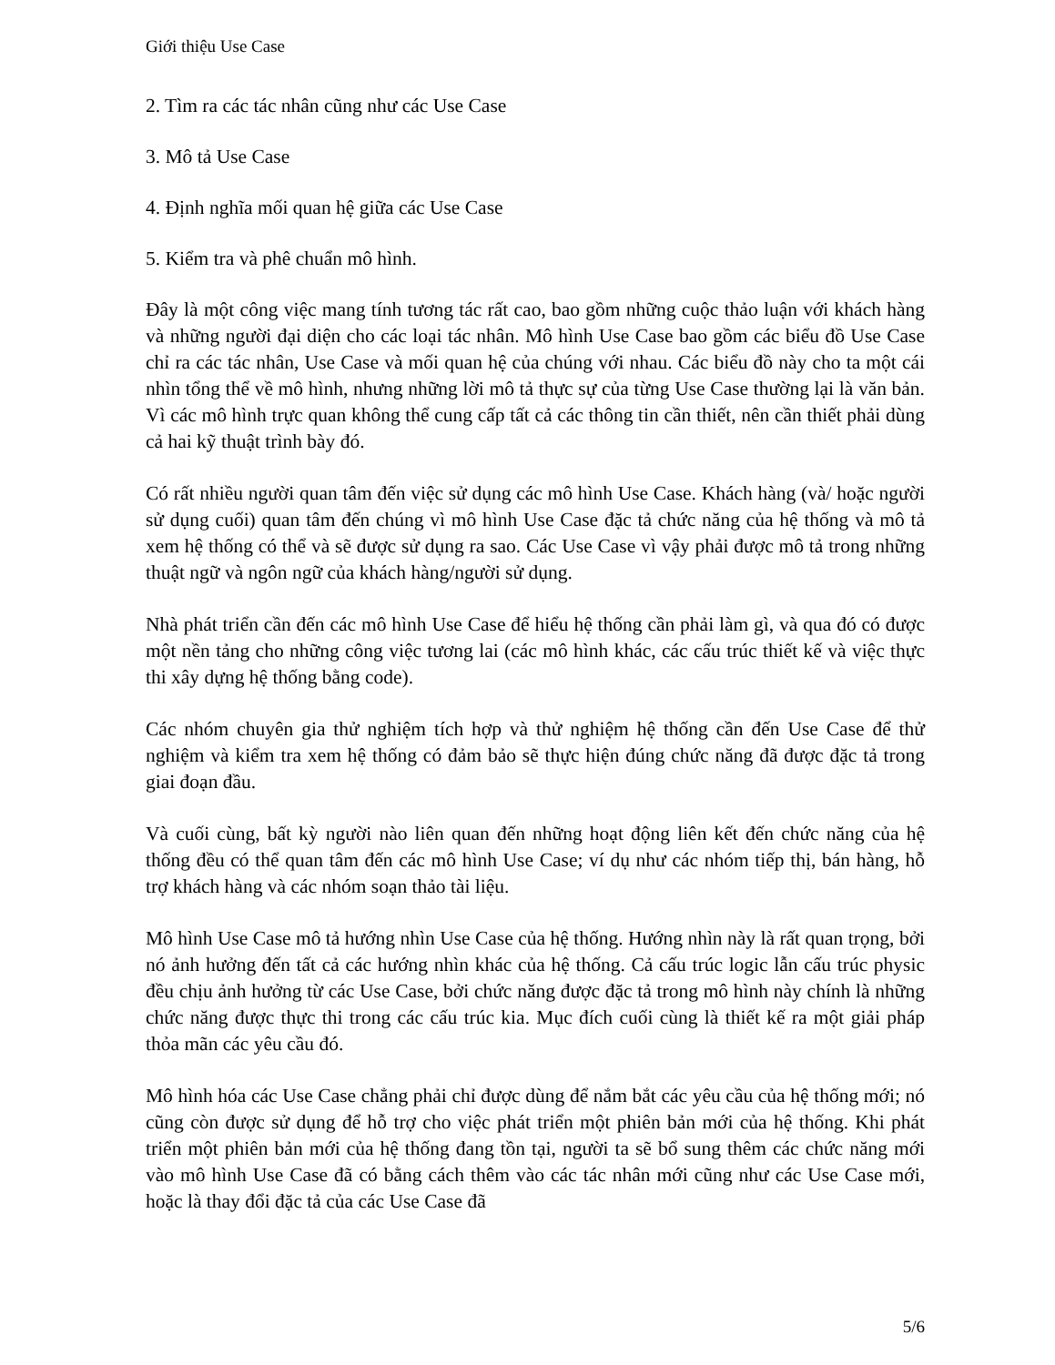Giới thiệu Use Case
2. Tìm ra các tác nhân cũng như các Use Case
3. Mô tả Use Case
4. Định nghĩa mối quan hệ giữa các Use Case
5. Kiểm tra và phê chuẩn mô hình.
Đây là một công việc mang tính tương tác rất cao, bao gồm những cuộc thảo luận với khách hàng và những người đại diện cho các loại tác nhân. Mô hình Use Case bao gồm các biểu đồ Use Case chỉ ra các tác nhân, Use Case và mối quan hệ của chúng với nhau. Các biểu đồ này cho ta một cái nhìn tổng thể về mô hình, nhưng những lời mô tả thực sự của từng Use Case thường lại là văn bản. Vì các mô hình trực quan không thể cung cấp tất cả các thông tin cần thiết, nên cần thiết phải dùng cả hai kỹ thuật trình bày đó.
Có rất nhiều người quan tâm đến việc sử dụng các mô hình Use Case. Khách hàng (và/ hoặc người sử dụng cuối) quan tâm đến chúng vì mô hình Use Case đặc tả chức năng của hệ thống và mô tả xem hệ thống có thể và sẽ được sử dụng ra sao. Các Use Case vì vậy phải được mô tả trong những thuật ngữ và ngôn ngữ của khách hàng/người sử dụng.
Nhà phát triển cần đến các mô hình Use Case để hiểu hệ thống cần phải làm gì, và qua đó có được một nền tảng cho những công việc tương lai (các mô hình khác, các cấu trúc thiết kế và việc thực thi xây dựng hệ thống bằng code).
Các nhóm chuyên gia thử nghiệm tích hợp và thử nghiệm hệ thống cần đến Use Case để thử nghiệm và kiểm tra xem hệ thống có đảm bảo sẽ thực hiện đúng chức năng đã được đặc tả trong giai đoạn đầu.
Và cuối cùng, bất kỳ người nào liên quan đến những hoạt động liên kết đến chức năng của hệ thống đều có thể quan tâm đến các mô hình Use Case; ví dụ như các nhóm tiếp thị, bán hàng, hỗ trợ khách hàng và các nhóm soạn thảo tài liệu.
Mô hình Use Case mô tả hướng nhìn Use Case của hệ thống. Hướng nhìn này là rất quan trọng, bởi nó ảnh hưởng đến tất cả các hướng nhìn khác của hệ thống. Cả cấu trúc logic lẫn cấu trúc physic đều chịu ảnh hưởng từ các Use Case, bởi chức năng được đặc tả trong mô hình này chính là những chức năng được thực thi trong các cấu trúc kia. Mục đích cuối cùng là thiết kế ra một giải pháp thỏa mãn các yêu cầu đó.
Mô hình hóa các Use Case chẳng phải chỉ được dùng để nắm bắt các yêu cầu của hệ thống mới; nó cũng còn được sử dụng để hỗ trợ cho việc phát triển một phiên bản mới của hệ thống. Khi phát triển một phiên bản mới của hệ thống đang tồn tại, người ta sẽ bổ sung thêm các chức năng mới vào mô hình Use Case đã có bằng cách thêm vào các tác nhân mới cũng như các Use Case mới, hoặc là thay đổi đặc tả của các Use Case đã
5/6